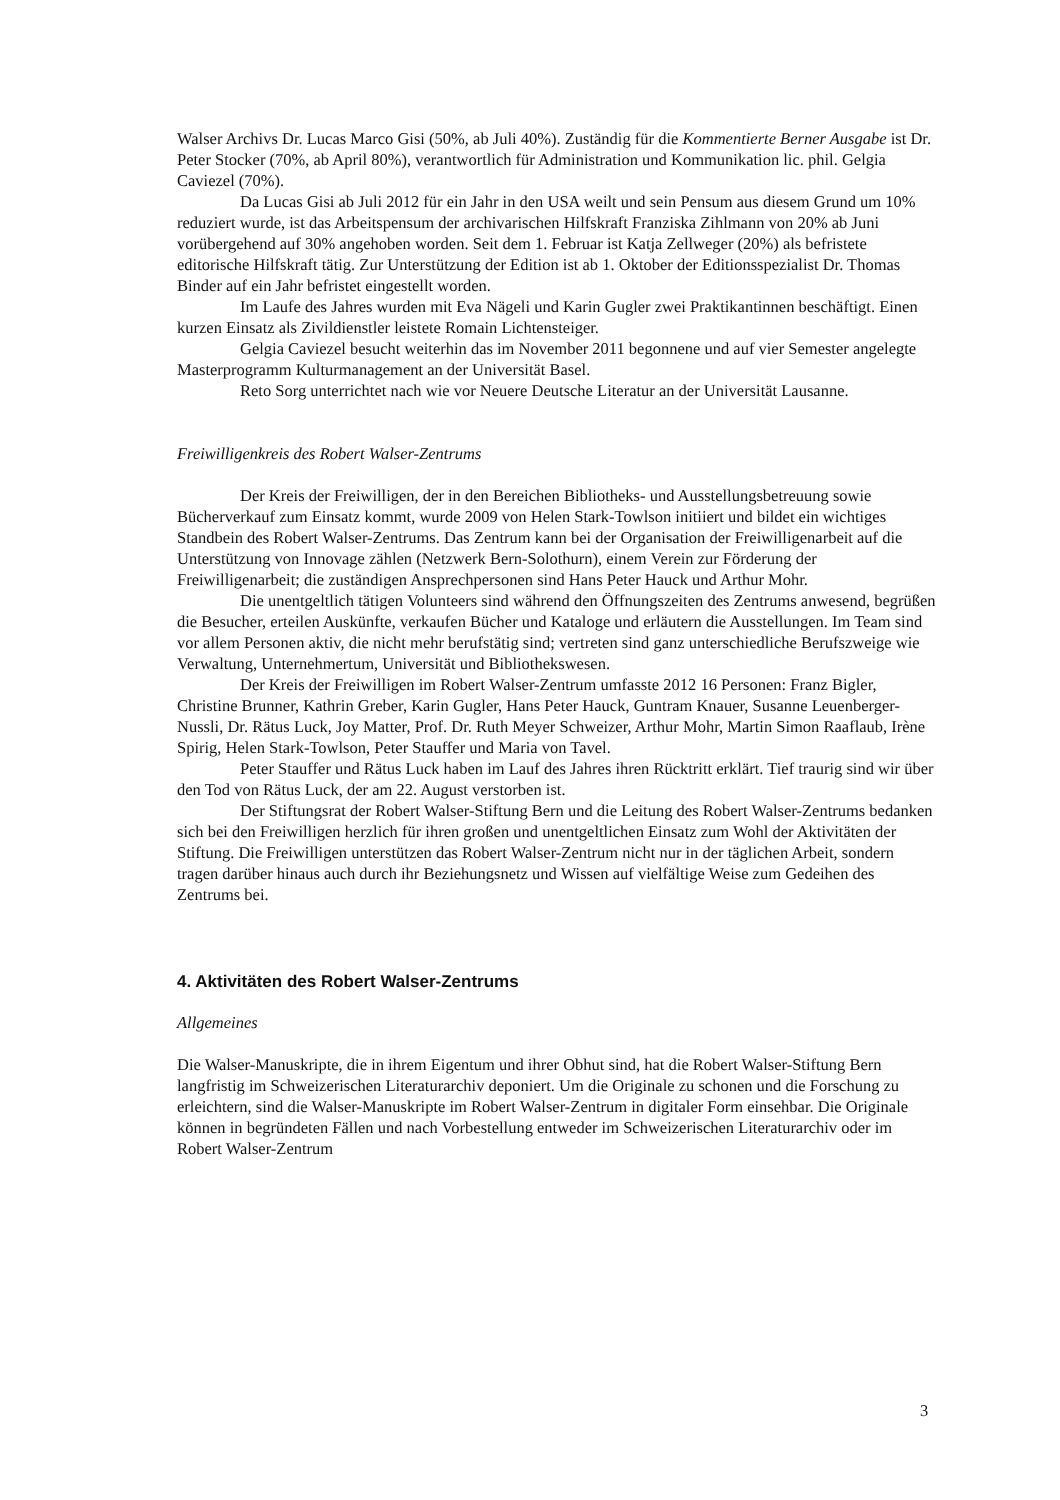Walser Archivs Dr. Lucas Marco Gisi (50%, ab Juli 40%). Zuständig für die Kommentierte Berner Ausgabe ist Dr. Peter Stocker (70%, ab April 80%), verantwortlich für Administration und Kommunikation lic. phil. Gelgia Caviezel (70%).
Da Lucas Gisi ab Juli 2012 für ein Jahr in den USA weilt und sein Pensum aus diesem Grund um 10% reduziert wurde, ist das Arbeitspensum der archivarischen Hilfskraft Franziska Zihlmann von 20% ab Juni vorübergehend auf 30% angehoben worden. Seit dem 1. Februar ist Katja Zellweger (20%) als befristete editorische Hilfskraft tätig. Zur Unterstützung der Edition ist ab 1. Oktober der Editionsspezialist Dr. Thomas Binder auf ein Jahr befristet eingestellt worden.
Im Laufe des Jahres wurden mit Eva Nägeli und Karin Gugler zwei Praktikantinnen beschäftigt. Einen kurzen Einsatz als Zivildienstler leistete Romain Lichtensteiger.
Gelgia Caviezel besucht weiterhin das im November 2011 begonnene und auf vier Semester angelegte Masterprogramm Kulturmanagement an der Universität Basel.
Reto Sorg unterrichtet nach wie vor Neuere Deutsche Literatur an der Universität Lausanne.
Freiwilligenkreis des Robert Walser-Zentrums
Der Kreis der Freiwilligen, der in den Bereichen Bibliotheks- und Ausstellungsbetreuung sowie Bücherverkauf zum Einsatz kommt, wurde 2009 von Helen Stark-Towlson initiiert und bildet ein wichtiges Standbein des Robert Walser-Zentrums. Das Zentrum kann bei der Organisation der Freiwilligenarbeit auf die Unterstützung von Innovage zählen (Netzwerk Bern-Solothurn), einem Verein zur Förderung der Freiwilligenarbeit; die zuständigen Ansprechpersonen sind Hans Peter Hauck und Arthur Mohr.
Die unentgeltlich tätigen Volunteers sind während den Öffnungszeiten des Zentrums anwesend, begrüßen die Besucher, erteilen Auskünfte, verkaufen Bücher und Kataloge und erläutern die Ausstellungen. Im Team sind vor allem Personen aktiv, die nicht mehr berufstätig sind; vertreten sind ganz unterschiedliche Berufszweige wie Verwaltung, Unternehmertum, Universität und Bibliothekswesen.
Der Kreis der Freiwilligen im Robert Walser-Zentrum umfasste 2012 16 Personen: Franz Bigler, Christine Brunner, Kathrin Greber, Karin Gugler, Hans Peter Hauck, Guntram Knauer, Susanne Leuenberger-Nussli, Dr. Rätus Luck, Joy Matter, Prof. Dr. Ruth Meyer Schweizer, Arthur Mohr, Martin Simon Raaflaub, Irène Spirig, Helen Stark-Towlson, Peter Stauffer und Maria von Tavel.
Peter Stauffer und Rätus Luck haben im Lauf des Jahres ihren Rücktritt erklärt. Tief traurig sind wir über den Tod von Rätus Luck, der am 22. August verstorben ist.
Der Stiftungsrat der Robert Walser-Stiftung Bern und die Leitung des Robert Walser-Zentrums bedanken sich bei den Freiwilligen herzlich für ihren großen und unentgeltlichen Einsatz zum Wohl der Aktivitäten der Stiftung. Die Freiwilligen unterstützen das Robert Walser-Zentrum nicht nur in der täglichen Arbeit, sondern tragen darüber hinaus auch durch ihr Beziehungsnetz und Wissen auf vielfältige Weise zum Gedeihen des Zentrums bei.
4. Aktivitäten des Robert Walser-Zentrums
Allgemeines
Die Walser-Manuskripte, die in ihrem Eigentum und ihrer Obhut sind, hat die Robert Walser-Stiftung Bern langfristig im Schweizerischen Literaturarchiv deponiert. Um die Originale zu schonen und die Forschung zu erleichtern, sind die Walser-Manuskripte im Robert Walser-Zentrum in digitaler Form einsehbar. Die Originale können in begründeten Fällen und nach Vorbestellung entweder im Schweizerischen Literaturarchiv oder im Robert Walser-Zentrum
3